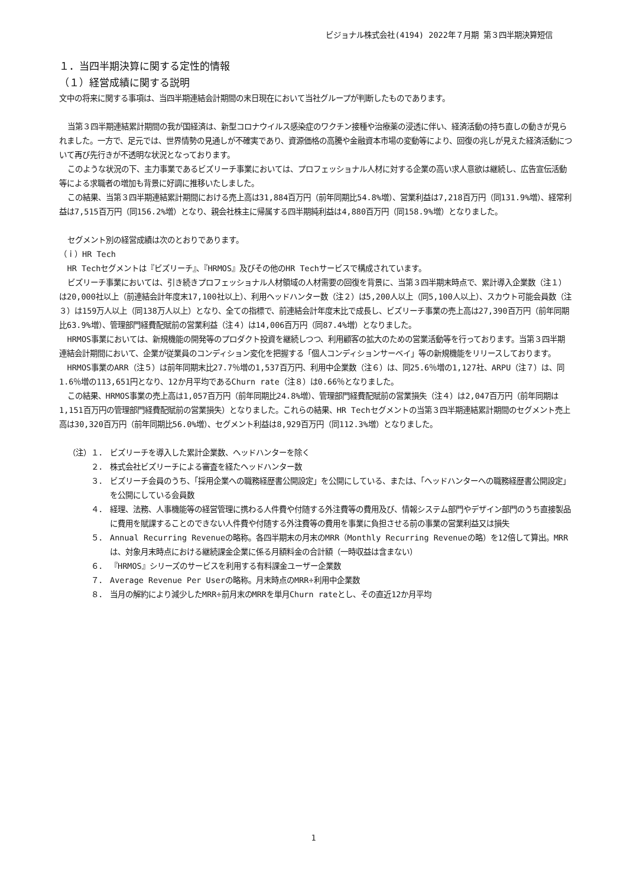ビジョナル株式会社(4194) 2022年７月期 第３四半期決算短信
１．当四半期決算に関する定性的情報
（１）経営成績に関する説明
文中の将来に関する事項は、当四半期連結会計期間の末日現在において当社グループが判断したものであります。
当第３四半期連結累計期間の我が国経済は、新型コロナウイルス感染症のワクチン接種や治療薬の浸透に伴い、経済活動の持ち直しの動きが見られました。一方で、足元では、世界情勢の見通しが不確実であり、資源価格の高騰や金融資本市場の変動等により、回復の兆しが見えた経済活動について再び先行きが不透明な状況となっております。
このような状況の下、主力事業であるビズリーチ事業においては、プロフェッショナル人材に対する企業の高い求人意欲は継続し、広告宣伝活動等による求職者の増加も背景に好調に推移いたしました。
この結果、当第３四半期連結累計期間における売上高は31,884百万円（前年同期比54.8%増）、営業利益は7,218百万円（同131.9%増）、経常利益は7,515百万円（同156.2%増）となり、親会社株主に帰属する四半期純利益は4,880百万円（同158.9%増）となりました。
セグメント別の経営成績は次のとおりであります。
（ｉ）HR Tech
HR Techセグメントは『ビズリーチ』、『HRMOS』及びその他のHR Techサービスで構成されています。
ビズリーチ事業においては、引き続きプロフェッショナル人材領域の人材需要の回復を背景に、当第３四半期末時点で、累計導入企業数（注１）は20,000社以上（前連結会計年度末17,100社以上）、利用ヘッドハンター数（注２）は5,200人以上（同5,100人以上）、スカウト可能会員数（注３）は159万人以上（同138万人以上）となり、全ての指標で、前連結会計年度末比で成長し、ビズリーチ事業の売上高は27,390百万円（前年同期比63.9%増）、管理部門経費配賦前の営業利益（注４）は14,006百万円（同87.4%増）となりました。
HRMOS事業においては、新規機能の開発等のプロダクト投資を継続しつつ、利用顧客の拡大のための営業活動等を行っております。当第３四半期連結会計期間において、企業が従業員のコンディション変化を把握する「個人コンディションサーベイ」等の新規機能をリリースしております。
HRMOS事業のARR（注５）は前年同期末比27.7％増の1,537百万円、利用中企業数（注６）は、同25.6％増の1,127社、ARPU（注７）は、同1.6％増の113,651円となり、12か月平均であるChurn rate（注８）は0.66％となりました。
この結果、HRMOS事業の売上高は1,057百万円（前年同期比24.8%増）、管理部門経費配賦前の営業損失（注４）は2,047百万円（前年同期は1,151百万円の管理部門経費配賦前の営業損失）となりました。これらの結果、HR Techセグメントの当第３四半期連結累計期間のセグメント売上高は30,320百万円（前年同期比56.0%増）、セグメント利益は8,929百万円（同112.3%増）となりました。
（注）１． ビズリーチを導入した累計企業数、ヘッドハンターを除く
２． 株式会社ビズリーチによる審査を経たヘッドハンター数
３． ビズリーチ会員のうち、「採用企業への職務経歴書公開設定」を公開にしている、または、「ヘッドハンターへの職務経歴書公開設定」を公開にしている会員数
４． 経理、法務、人事機能等の経営管理に携わる人件費や付随する外注費等の費用及び、情報システム部門やデザイン部門のうち直接製品に費用を賦課することのできない人件費や付随する外注費等の費用を事業に負担させる前の事業の営業利益又は損失
５． Annual Recurring Revenueの略称。各四半期末の月末のMRR（Monthly Recurring Revenueの略）を12倍して算出。MRRは、対象月末時点における継続課金企業に係る月額料金の合計額（一時収益は含まない）
６． 『HRMOS』シリーズのサービスを利用する有料課金ユーザー企業数
７． Average Revenue Per Userの略称。月末時点のMRR÷利用中企業数
８． 当月の解約により減少したMRR÷前月末のMRRを単月Churn rateとし、その直近12か月平均
1